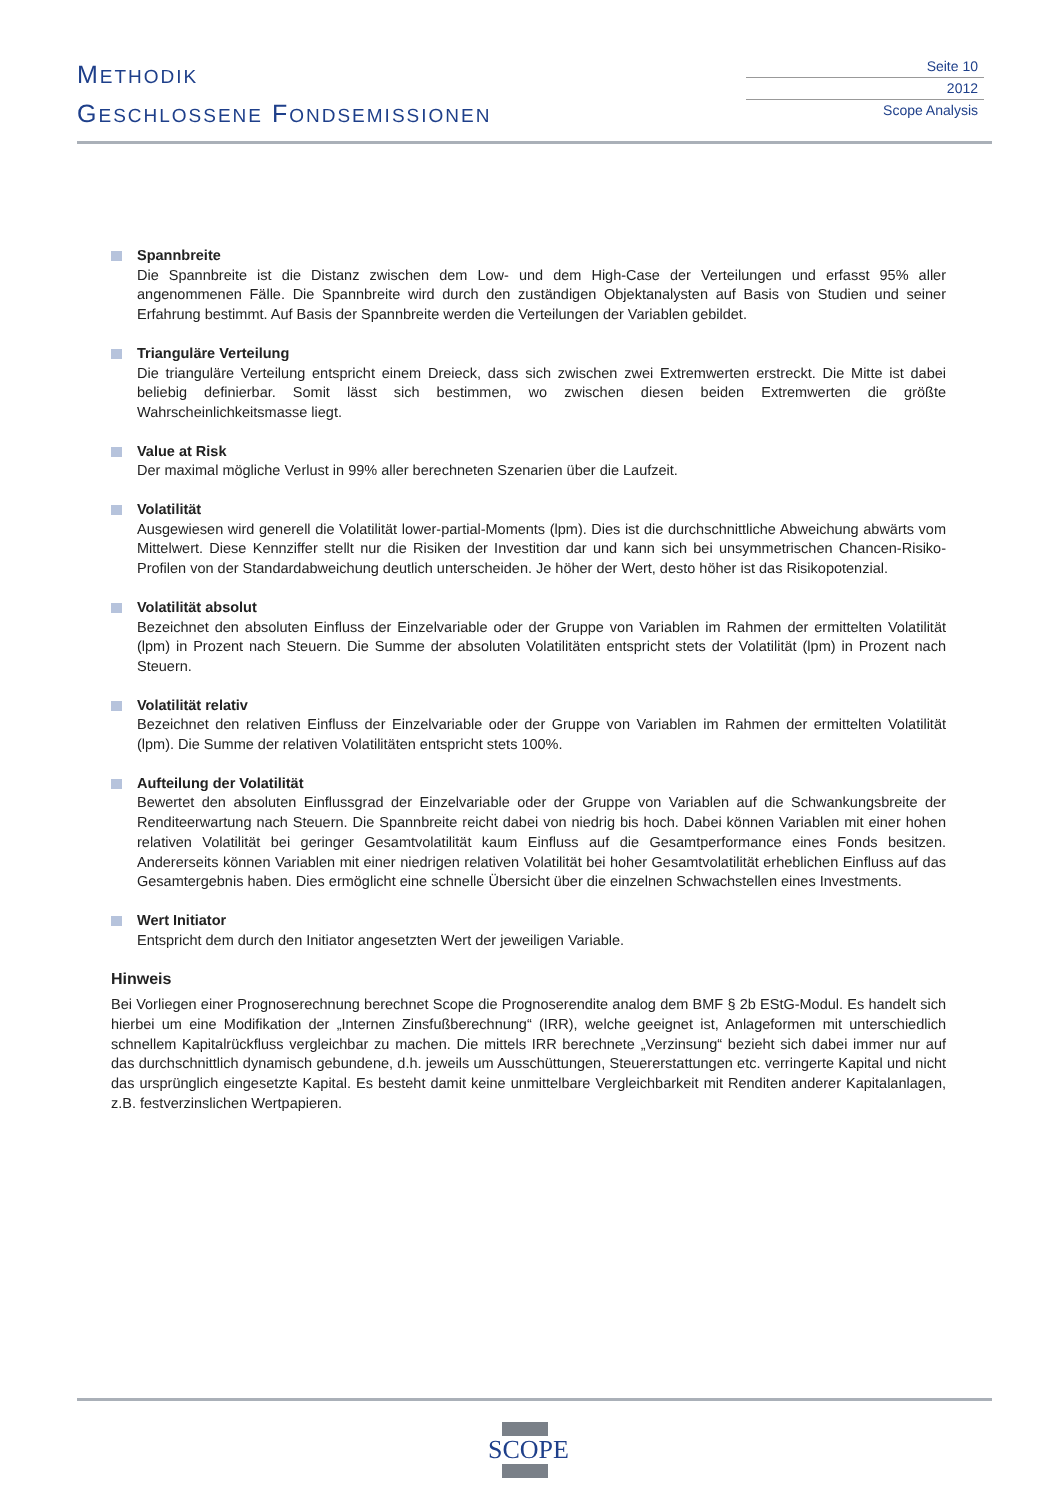METHODIK
GESCHLOSSENE FONDSEMISSIONEN
Seite 10
2012
Scope Analysis
Spannbreite
Die Spannbreite ist die Distanz zwischen dem Low- und dem High-Case der Verteilungen und erfasst 95% aller angenommenen Fälle. Die Spannbreite wird durch den zuständigen Objektanalysten auf Basis von Studien und seiner Erfahrung bestimmt. Auf Basis der Spannbreite werden die Verteilungen der Variablen gebildet.
Trianguläre Verteilung
Die trianguläre Verteilung entspricht einem Dreieck, dass sich zwischen zwei Extremwerten erstreckt. Die Mitte ist dabei beliebig definierbar. Somit lässt sich bestimmen, wo zwischen diesen beiden Extremwerten die größte Wahrscheinlichkeitsmasse liegt.
Value at Risk
Der maximal mögliche Verlust in 99% aller berechneten Szenarien über die Laufzeit.
Volatilität
Ausgewiesen wird generell die Volatilität lower-partial-Moments (lpm). Dies ist die durchschnittliche Abweichung abwärts vom Mittelwert. Diese Kennziffer stellt nur die Risiken der Investition dar und kann sich bei unsymmetrischen Chancen-Risiko-Profilen von der Standardabweichung deutlich unterscheiden. Je höher der Wert, desto höher ist das Risikopotenzial.
Volatilität absolut
Bezeichnet den absoluten Einfluss der Einzelvariable oder der Gruppe von Variablen im Rahmen der ermittelten Volatilität (lpm) in Prozent nach Steuern. Die Summe der absoluten Volatilitäten entspricht stets der Volatilität (lpm) in Prozent nach Steuern.
Volatilität relativ
Bezeichnet den relativen Einfluss der Einzelvariable oder der Gruppe von Variablen im Rahmen der ermittelten Volatilität (lpm). Die Summe der relativen Volatilitäten entspricht stets 100%.
Aufteilung der Volatilität
Bewertet den absoluten Einflussgrad der Einzelvariable oder der Gruppe von Variablen auf die Schwankungsbreite der Renditeerwartung nach Steuern. Die Spannbreite reicht dabei von niedrig bis hoch. Dabei können Variablen mit einer hohen relativen Volatilität bei geringer Gesamtvolatilität kaum Einfluss auf die Gesamtperformance eines Fonds besitzen. Andererseits können Variablen mit einer niedrigen relativen Volatilität bei hoher Gesamtvolatilität erheblichen Einfluss auf das Gesamtergebnis haben. Dies ermöglicht eine schnelle Übersicht über die einzelnen Schwachstellen eines Investments.
Wert Initiator
Entspricht dem durch den Initiator angesetzten Wert der jeweiligen Variable.
Hinweis
Bei Vorliegen einer Prognoserechnung berechnet Scope die Prognoserendite analog dem BMF § 2b EStG-Modul. Es handelt sich hierbei um eine Modifikation der „Internen Zinsfußberechnung“ (IRR), welche geeignet ist, Anlageformen mit unterschiedlich schnellem Kapitalrückfluss vergleichbar zu machen. Die mittels IRR berechnete „Verzinsung“ bezieht sich dabei immer nur auf das durchschnittlich dynamisch gebundene, d.h. jeweils um Ausschüttungen, Steuererstattungen etc. verringerte Kapital und nicht das ursprünglich eingesetzte Kapital. Es besteht damit keine unmittelbare Vergleichbarkeit mit Renditen anderer Kapitalanlagen, z.B. festverzinslichen Wertpapieren.
SCOPE